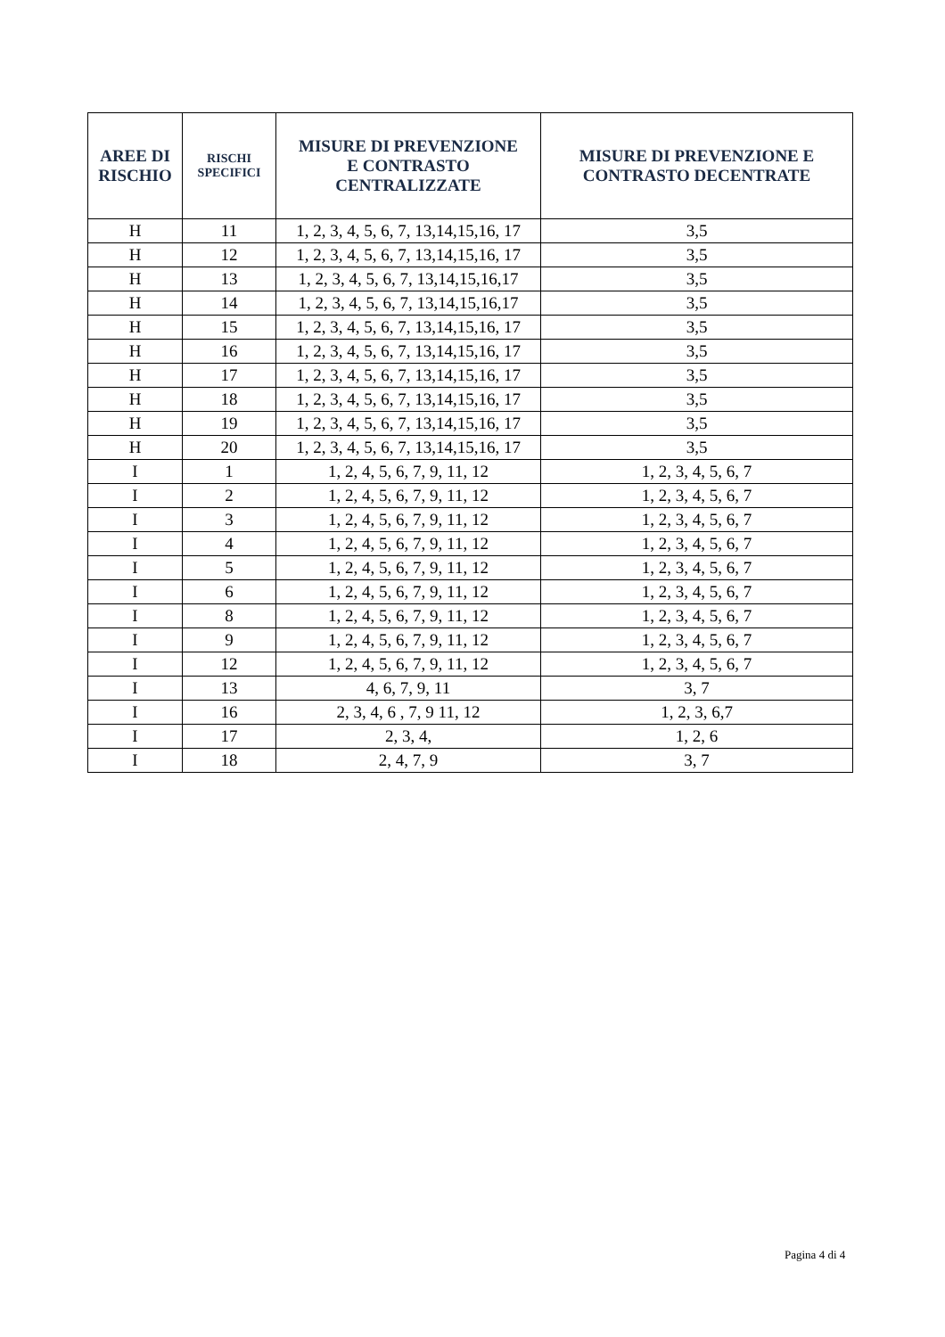| AREE DI RISCHIO | RISCHI SPECIFICI | MISURE DI PREVENZIONE E CONTRASTO CENTRALIZZATE | MISURE DI PREVENZIONE E CONTRASTO DECENTRATE |
| --- | --- | --- | --- |
| H | 11 | 1, 2, 3, 4, 5, 6, 7, 13,14,15,16, 17 | 3,5 |
| H | 12 | 1, 2, 3, 4, 5, 6, 7, 13,14,15,16, 17 | 3,5 |
| H | 13 | 1, 2, 3, 4, 5, 6, 7, 13,14,15,16,17 | 3,5 |
| H | 14 | 1, 2, 3, 4, 5, 6, 7, 13,14,15,16,17 | 3,5 |
| H | 15 | 1, 2, 3, 4, 5, 6, 7, 13,14,15,16, 17 | 3,5 |
| H | 16 | 1, 2, 3, 4, 5, 6, 7, 13,14,15,16, 17 | 3,5 |
| H | 17 | 1, 2, 3, 4, 5, 6, 7, 13,14,15,16, 17 | 3,5 |
| H | 18 | 1, 2, 3, 4, 5, 6, 7, 13,14,15,16, 17 | 3,5 |
| H | 19 | 1, 2, 3, 4, 5, 6, 7, 13,14,15,16, 17 | 3,5 |
| H | 20 | 1, 2, 3, 4, 5, 6, 7, 13,14,15,16, 17 | 3,5 |
| I | 1 | 1, 2, 4, 5, 6, 7, 9, 11, 12 | 1, 2, 3, 4, 5, 6, 7 |
| I | 2 | 1, 2, 4, 5, 6, 7, 9, 11, 12 | 1, 2, 3, 4, 5, 6, 7 |
| I | 3 | 1, 2, 4, 5, 6, 7, 9, 11, 12 | 1, 2, 3, 4, 5, 6, 7 |
| I | 4 | 1, 2, 4, 5, 6, 7, 9, 11, 12 | 1, 2, 3, 4, 5, 6, 7 |
| I | 5 | 1, 2, 4, 5, 6, 7, 9, 11, 12 | 1, 2, 3, 4, 5, 6, 7 |
| I | 6 | 1, 2, 4, 5, 6, 7, 9, 11, 12 | 1, 2, 3, 4, 5, 6, 7 |
| I | 8 | 1, 2, 4, 5, 6, 7, 9, 11, 12 | 1, 2, 3, 4, 5, 6, 7 |
| I | 9 | 1, 2, 4, 5, 6, 7, 9, 11, 12 | 1, 2, 3, 4, 5, 6, 7 |
| I | 12 | 1, 2, 4, 5, 6, 7, 9, 11, 12 | 1, 2, 3, 4, 5, 6, 7 |
| I | 13 | 4, 6, 7, 9, 11 | 3, 7 |
| I | 16 | 2, 3, 4, 6 , 7, 9 11, 12 | 1, 2, 3, 6,7 |
| I | 17 | 2, 3, 4, | 1, 2, 6 |
| I | 18 | 2, 4, 7, 9 | 3, 7 |
Pagina 4 di 4